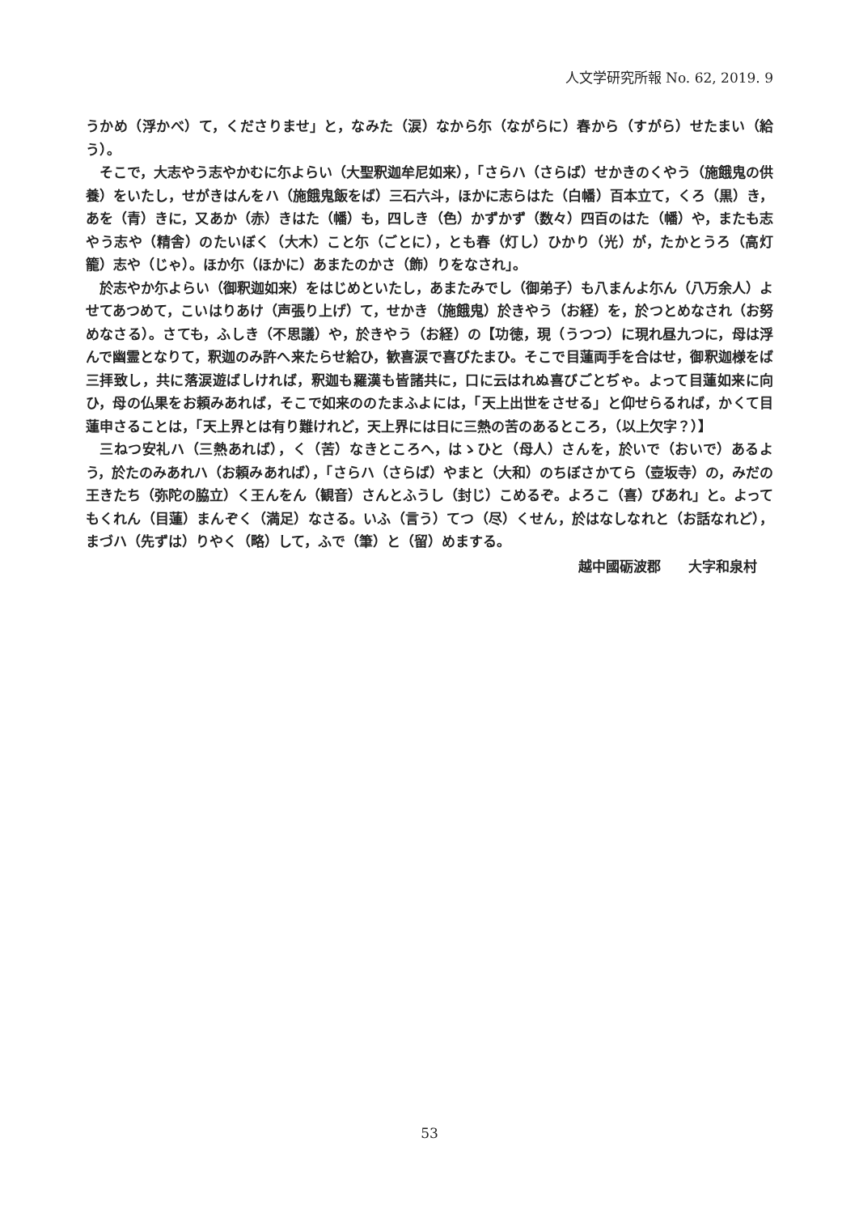人文学研究所報 No. 62, 2019. 9
うかめ（浮かべ）て，くださりませ」と，なみた（涙）なから尓（ながらに）春から（すがら）せたまい（給う）。
そこで，大志やう志やかむに尓よらい（大聖釈迦牟尼如来），「さらハ（さらば）せかきのくやう（施餓鬼の供養）をいたし，せがきはんをハ（施餓鬼飯をば）三石六斗，ほかに志らはた（白幡）百本立て，くろ（黒）き，あを（青）きに，又あか（赤）きはた（幡）も，四しき（色）かずかず（数々）四百のはた（幡）や，またも志やう志や（精舎）のたいぼく（大木）こと尓（ごとに），とも春（灯し）ひかり（光）が，たかとうろ（高灯籠）志や（じゃ）。ほか尓（ほかに）あまたのかさ（飾）りをなされ」。
於志やか尓よらい（御釈迦如来）をはじめといたし，あまたみでし（御弟子）も八まんよ尓ん（八万余人）よせてあつめて，こいはりあけ（声張り上げ）て，せかき（施餓鬼）於きやう（お経）を，於つとめなされ（お努めなさる）。さても，ふしき（不思議）や，於きやう（お経）の【功徳，現（うつつ）に現れ昼九つに，母は浮んで幽霊となりて，釈迦のみ許へ来たらせ給ひ，歓喜涙で喜びたまひ。そこで目蓮両手を合はせ，御釈迦様をば三拝致し，共に落涙遊ばしければ，釈迦も羅漢も皆諸共に，口に云はれぬ喜びごとぢゃ。よって目蓮如来に向ひ，母の仏果をお頼みあれば，そこで如来ののたまふよには，「天上出世をさせる」と仰せらるれば，かくて目蓮申さることは，「天上界とは有り難けれど，天上界には日に三熱の苦のあるところ，（以上欠字？）】
三ねつ安礼ハ（三熱あれば），く（苦）なきところへ，はゝひと（母人）さんを，於いで（おいで）あるよう，於たのみあれハ（お頼みあれば），「さらハ（さらば）やまと（大和）のちぼさかてら（壺坂寺）の，みだの王きたち（弥陀の脇立）く王んをん（観音）さんとふうし（封じ）こめるぞ。よろこ（喜）びあれ」と。よってもくれん（目蓮）まんぞく（満足）なさる。いふ（言う）てつ（尽）くせん，於はなしなれと（お話なれど），まづハ（先ずは）りやく（略）して，ふで（筆）と（留）めまする。
越中國砺波郡　　大字和泉村
53